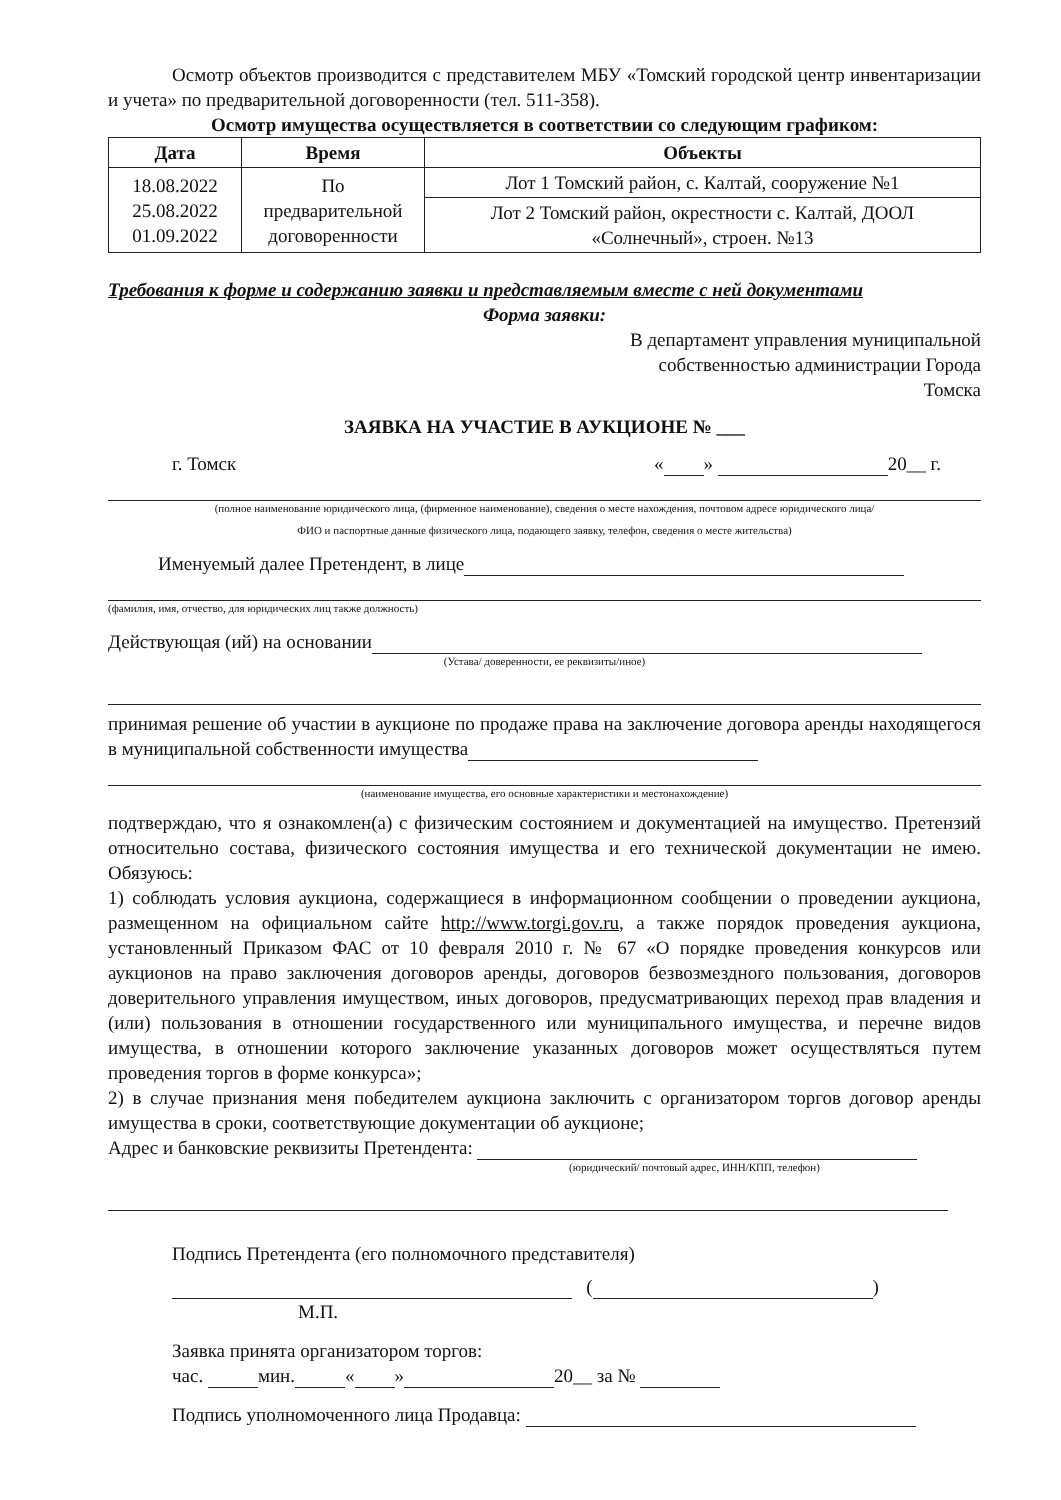Осмотр объектов производится с представителем МБУ «Томский городской центр инвентаризации и учета» по предварительной договоренности (тел. 511-358).
Осмотр имущества осуществляется в соответствии со следующим графиком:
| Дата | Время | Объекты |
| --- | --- | --- |
| 18.08.2022 25.08.2022 01.09.2022 | По предварительной договоренности | Лот 1 Томский район, с. Калтай, сооружение №1 |
| | | Лот 2 Томский район, окрестности с. Калтай, ДООЛ «Солнечный», строен. №13 |
Требования к форме и содержанию заявки и представляемым вместе с ней документами
Форма заявки:
В департамент управления муниципальной
собственностью администрации Города
Томска
ЗАЯВКА НА УЧАСТИЕ В АУКЦИОНЕ № ___
г. Томск « » 20__ г.
(полное наименование юридического лица, (фирменное наименование), сведения о месте нахождения, почтовом адресе юридического лица/
ФИО и паспортные данные физического лица, подающего заявку, телефон, сведения о месте жительства)
Именуемый далее Претендент, в лице
(фамилия, имя, отчество, для юридических лиц также должность)
Действующая (ий) на основании
(Устава/ доверенности, ее реквизиты/иное)
принимая решение об участии в аукционе по продаже права на заключение договора аренды находящегося в муниципальной собственности имущества
(наименование имущества, его основные характеристики и местонахождение)
подтверждаю, что я ознакомлен(а) с физическим состоянием и документацией на имущество. Претензий относительно состава, физического состояния имущества и его технической документации не имею. Обязуюсь:
1) соблюдать условия аукциона, содержащиеся в информационном сообщении о проведении аукциона, размещенном на официальном сайте http://www.torgi.gov.ru, а также порядок проведения аукциона, установленный Приказом ФАС от 10 февраля 2010 г. № 67 «О порядке проведения конкурсов или аукционов на право заключения договоров аренды, договоров безвозмездного пользования, договоров доверительного управления имуществом, иных договоров, предусматривающих переход прав владения и (или) пользования в отношении государственного или муниципального имущества, и перечне видов имущества, в отношении которого заключение указанных договоров может осуществляться путем проведения торгов в форме конкурса»;
2) в случае признания меня победителем аукциона заключить с организатором торгов договор аренды имущества в сроки, соответствующие документации об аукционе;
Адрес и банковские реквизиты Претендента:
(юридический/ почтовый адрес, ИНН/КПП, телефон)
Подпись Претендента (его полномочного представителя)
( )
М.П.
Заявка принята организатором торгов:
час. мин. « » 20__ за №
Подпись уполномоченного лица Продавца: